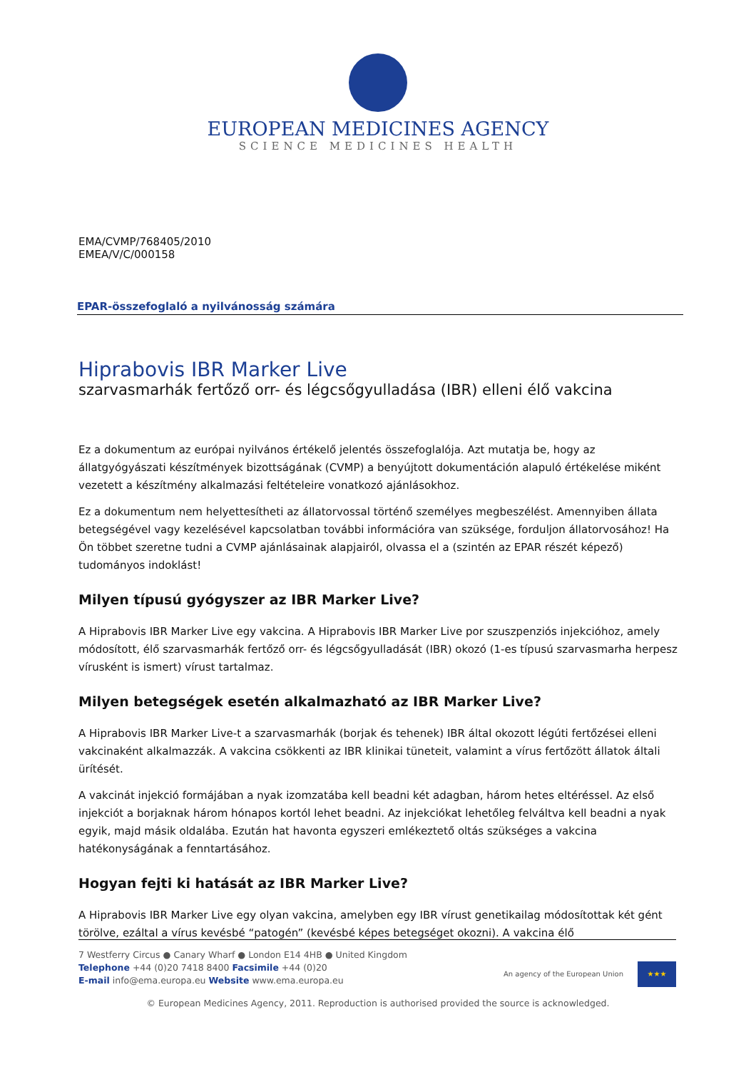EUROPEAN MEDICINES AGENCY
SCIENCE MEDICINES HEALTH
EMA/CVMP/768405/2010
EMEA/V/C/000158
EPAR-összefoglaló a nyilvánosság számára
Hiprabovis IBR Marker Live
szarvasmarhák fertőző orr- és légcsőgyulladása (IBR) elleni élő vakcina
Ez a dokumentum az európai nyilvános értékelő jelentés összefoglalója. Azt mutatja be, hogy az állatgyógyászati készítmények bizottságának (CVMP) a benyújtott dokumentáción alapuló értékelése miként vezetett a készítmény alkalmazási feltételeire vonatkozó ajánlásokhoz.
Ez a dokumentum nem helyettesítheti az állatorvossal történő személyes megbeszélést. Amennyiben állata betegségével vagy kezelésével kapcsolatban további információra van szüksége, forduljon állatorvosához! Ha Ön többet szeretne tudni a CVMP ajánlásainak alapjairól, olvassa el a (szintén az EPAR részét képező) tudományos indoklást!
Milyen típusú gyógyszer az IBR Marker Live?
A Hiprabovis IBR Marker Live egy vakcina. A Hiprabovis IBR Marker Live por szuszpenziós injekcióhoz, amely módosított, élő szarvasmarhák fertőző orr- és légcsőgyulladását (IBR) okozó (1-es típusú szarvasmarha herpesz vírusként is ismert) vírust tartalmaz.
Milyen betegségek esetén alkalmazható az IBR Marker Live?
A Hiprabovis IBR Marker Live-t a szarvasmarhák (borjak és tehenek) IBR által okozott légúti fertőzései elleni vakcinaként alkalmazzák. A vakcina csökkenti az IBR klinikai tüneteit, valamint a vírus fertőzött állatok általi ürítését.
A vakcinát injekció formájában a nyak izomzatába kell beadni két adagban, három hetes eltéréssel. Az első injekciót a borjaknak három hónapos kortól lehet beadni. Az injekciókat lehetőleg felváltva kell beadni a nyak egyik, majd másik oldalába. Ezután hat havonta egyszeri emlékeztető oltás szükséges a vakcina hatékonyságának a fenntartásához.
Hogyan fejti ki hatását az IBR Marker Live?
A Hiprabovis IBR Marker Live egy olyan vakcina, amelyben egy IBR vírust genetikailag módosítottak két gént törölve, ezáltal a vírus kevésbé “patogén” (kevésbé képes betegséget okozni). A vakcina élő
7 Westferry Circus ● Canary Wharf ● London E14 4HB ● United Kingdom
Telephone +44 (0)20 7418 8400 Facsimile +44 (0)20
E-mail info@ema.europa.eu Website www.ema.europa.eu
An agency of the European Union
★★★
© European Medicines Agency, 2011. Reproduction is authorised provided the source is acknowledged.